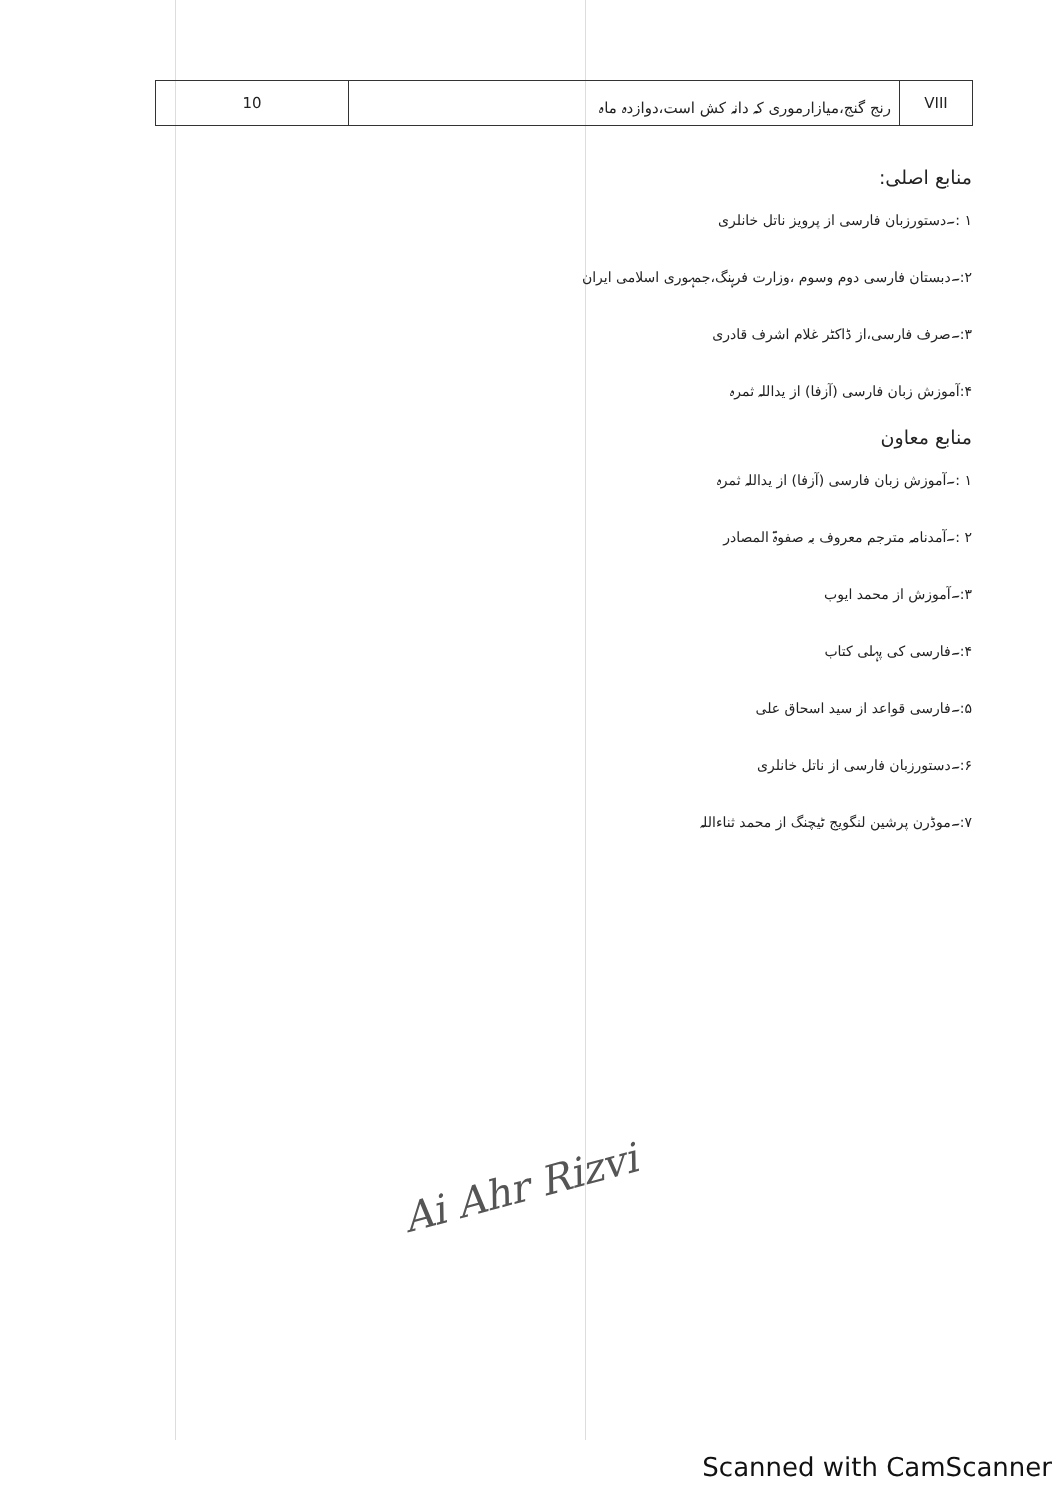| 10 | رنج گنج،میازارموری کہ دانہ کش است،دوازدہ ماہ | VIII |
منابع اصلی:
۱ :۔دستورزبان فارسی از پرویز ناتل خانلری
۲:۔دبستان فارسی دوم وسوم ،وزارت فرہنگ،جمہوری اسلامی ایران
۳:۔صرف فارسی،از ڈاکٹر غلام اشرف قادری
۴:آموزش زبان فارسی (آزفا) از یداللہ ثمرہ
منابع معاون
۱ :۔آموزش زبان فارسی (آزفا) از یداللہ ثمرہ
۲ :۔آمدنامہ مترجم معروف بہ صفوۃ المصادر
۳:۔آموزش از محمد ایوب
۴:۔فارسی کی پہلی کتاب
۵:۔فارسی قواعد از سید اسحاق علی
۶:۔دستورزبان فارسی از ناتل خانلری
۷:۔موڈرن پرشین لنگویج ٹیچنگ از محمد ثناءاللہ
Ai Ahr Rizvi
Scanned with CamScanner